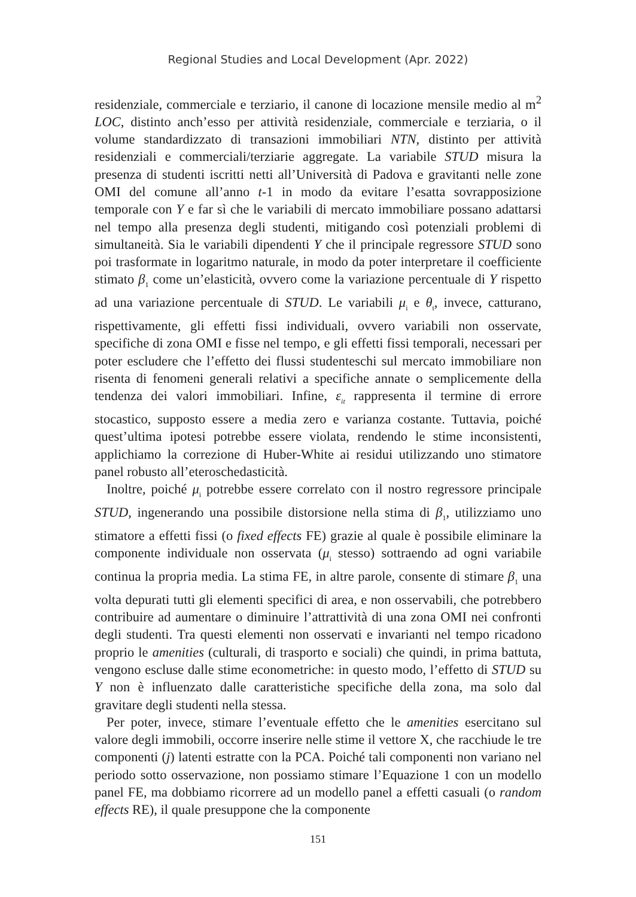Regional Studies and Local Development (Apr. 2022)
residenziale, commerciale e terziario, il canone di locazione mensile medio al m<sup>2</sup> LOC, distinto anch’esso per attività residenziale, commerciale e terziaria, o il volume standardizzato di transazioni immobiliari NTN, distinto per attività residenziali e commerciali/terziarie aggregate. La variabile STUD misura la presenza di studenti iscritti netti all’Università di Padova e gravitanti nelle zone OMI del comune all’anno t-1 in modo da evitare l’esatta sovrapposizione temporale con Y e far sì che le variabili di mercato immobiliare possano adattarsi nel tempo alla presenza degli studenti, mitigando così potenziali problemi di simultaneità. Sia le variabili dipendenti Y che il principale regressore STUD sono poi trasformate in logaritmo naturale, in modo da poter interpretare il coefficiente stimato β<sub>1</sub> come un’elasticità, ovvero come la variazione percentuale di Y rispetto ad una variazione percentuale di STUD. Le variabili μ<sub>i</sub> e θ<sub>t</sub>, invece, catturano, rispettivamente, gli effetti fissi individuali, ovvero variabili non osservate, specifiche di zona OMI e fisse nel tempo, e gli effetti fissi temporali, necessari per poter escludere che l’effetto dei flussi studenteschi sul mercato immobiliare non risenta di fenomeni generali relativi a specifiche annate o semplicemente della tendenza dei valori immobiliari. Infine, ε<sub>it</sub> rappresenta il termine di errore stocastico, supposto essere a media zero e varianza costante. Tuttavia, poiché quest’ultima ipotesi potrebbe essere violata, rendendo le stime inconsistenti, applichiamo la correzione di Huber-White ai residui utilizzando uno stimatore panel robusto all’eteroschedasticità.
Inoltre, poiché μ<sub>i</sub> potrebbe essere correlato con il nostro regressore principale STUD, ingenerando una possibile distorsione nella stima di β<sub>1</sub>, utilizziamo uno stimatore a effetti fissi (o fixed effects FE) grazie al quale è possibile eliminare la componente individuale non osservata (μ<sub>i</sub> stesso) sottraendo ad ogni variabile continua la propria media. La stima FE, in altre parole, consente di stimare β<sub>1</sub> una volta depurati tutti gli elementi specifici di area, e non osservabili, che potrebbero contribuire ad aumentare o diminuire l’attrattività di una zona OMI nei confronti degli studenti. Tra questi elementi non osservati e invarianti nel tempo ricadono proprio le amenities (culturali, di trasporto e sociali) che quindi, in prima battuta, vengono escluse dalle stime econometriche: in questo modo, l’effetto di STUD su Y non è influenzato dalle caratteristiche specifiche della zona, ma solo dal gravitare degli studenti nella stessa.
Per poter, invece, stimare l’eventuale effetto che le amenities esercitano sul valore degli immobili, occorre inserire nelle stime il vettore X, che racchiude le tre componenti (j) latenti estratte con la PCA. Poiché tali componenti non variano nel periodo sotto osservazione, non possiamo stimare l’Equazione 1 con un modello panel FE, ma dobbiamo ricorrere ad un modello panel a effetti casuali (o random effects RE), il quale presuppone che la componente
151